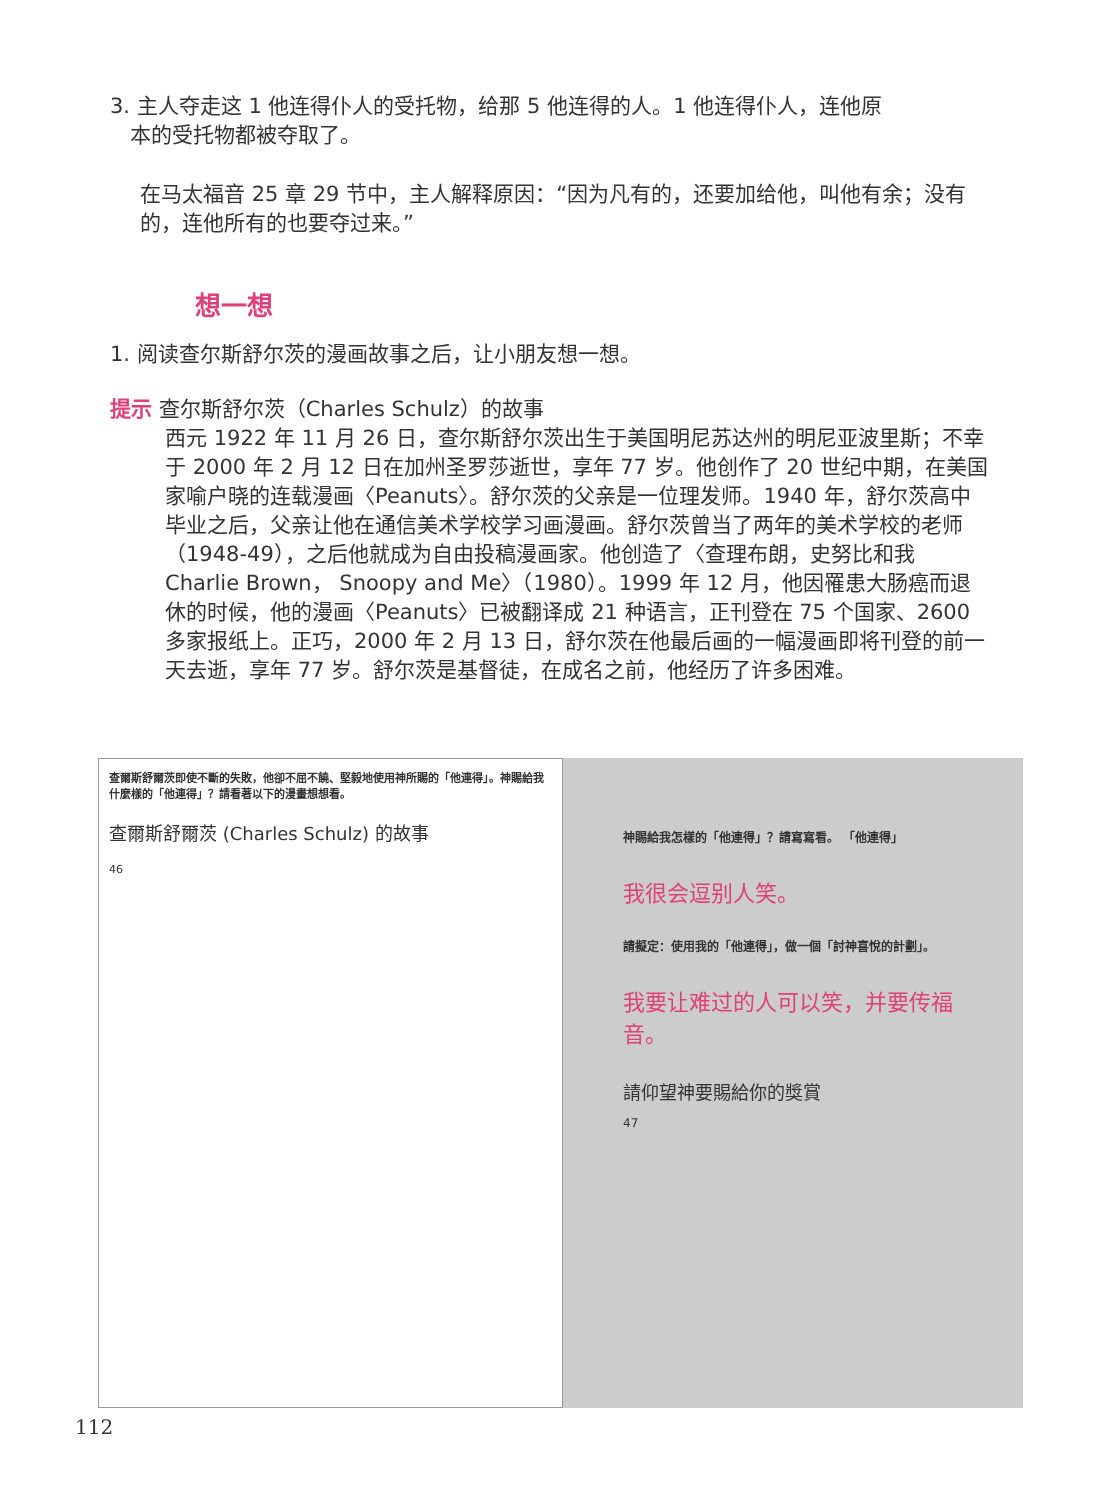3. 主人夺走这 1 他连得仆人的受托物，给那 5 他连得的人。1 他连得仆人，连他原
本的受托物都被夺取了。
在马太福音 25 章 29 节中，主人解释原因：“因为凡有的，还要加给他，叫他有余；没有的，连他所有的也要夺过来。”
想一想
1. 阅读查尔斯舒尔茨的漫画故事之后，让小朋友想一想。
提示 查尔斯舒尔茨（Charles Schulz）的故事
西元 1922 年 11 月 26 日，查尔斯舒尔茨出生于美国明尼苏达州的明尼亚波里斯；不幸于 2000 年 2 月 12 日在加州圣罗莎逝世，享年 77 岁。他创作了 20 世纪中期，在美国家喻户晓的连载漫画〈Peanuts〉。舒尔茨的父亲是一位理发师。1940 年，舒尔茨高中毕业之后，父亲让他在通信美术学校学习画漫画。舒尔茨曾当了两年的美术学校的老师（1948-49），之后他就成为自由投稿漫画家。他创造了〈查理布朗，史努比和我 Charlie Brown， Snoopy and Me〉（1980）。1999 年 12 月，他因罹患大肠癌而退休的时候，他的漫画〈Peanuts〉已被翻译成 21 种语言，正刊登在 75 个国家、2600 多家报纸上。正巧，2000 年 2 月 13 日，舒尔茨在他最后画的一幅漫画即将刊登的前一天去逝，享年 77 岁。舒尔茨是基督徒，在成名之前，他经历了许多困难。
查爾斯舒爾茨即使不斷的失敗，他卻不屈不饒、堅毅地使用神所賜的「他連得」。神賜給我什麼樣的「他連得」？請看著以下的漫畫想想看。
查爾斯舒爾茨 (Charles Schulz) 的故事
46
神賜給我怎樣的「他連得」？請寫寫看。 「他連得」
我很会逗别人笑。
請擬定：使用我的「他連得」，做一個「討神喜悅的計劃」。
我要让难过的人可以笑，并要传福音。
請仰望神要賜給你的獎賞
47
112